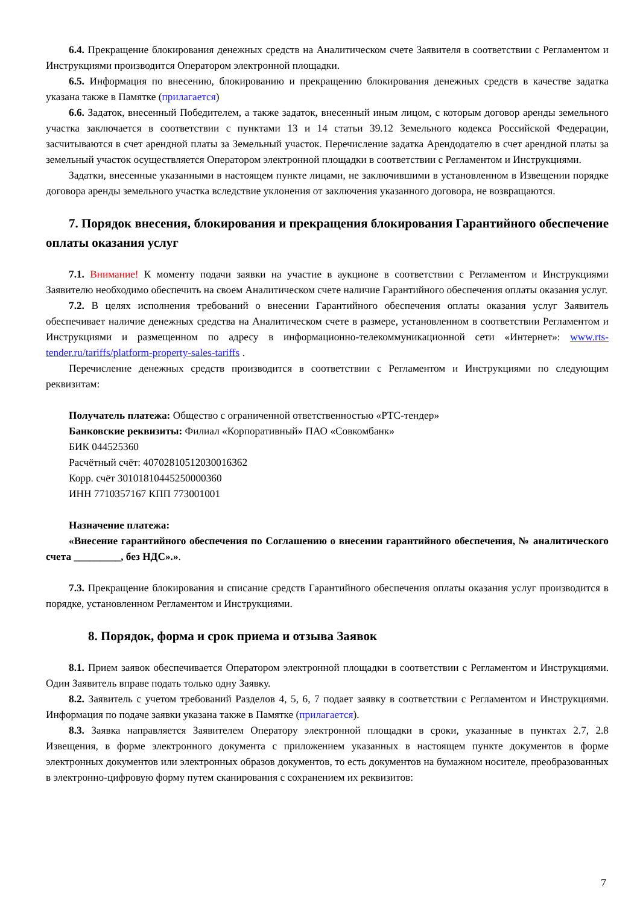6.4. Прекращение блокирования денежных средств на Аналитическом счете Заявителя в соответствии с Регламентом и Инструкциями производится Оператором электронной площадки.
6.5. Информация по внесению, блокированию и прекращению блокирования денежных средств в качестве задатка указана также в Памятке (прилагается)
6.6. Задаток, внесенный Победителем, а также задаток, внесенный иным лицом, с которым договор аренды земельного участка заключается в соответствии с пунктами 13 и 14 статьи 39.12 Земельного кодекса Российской Федерации, засчитываются в счет арендной платы за Земельный участок. Перечисление задатка Арендодателю в счет арендной платы за земельный участок осуществляется Оператором электронной площадки в соответствии с Регламентом и Инструкциями.
Задатки, внесенные указанными в настоящем пункте лицами, не заключившими в установленном в Извещении порядке договора аренды земельного участка вследствие уклонения от заключения указанного договора, не возвращаются.
7. Порядок внесения, блокирования и прекращения блокирования Гарантийного обеспечение оплаты оказания услуг
7.1. Внимание! К моменту подачи заявки на участие в аукционе в соответствии с Регламентом и Инструкциями Заявителю необходимо обеспечить на своем Аналитическом счете наличие Гарантийного обеспечения оплаты оказания услуг.
7.2. В целях исполнения требований о внесении Гарантийного обеспечения оплаты оказания услуг Заявитель обеспечивает наличие денежных средства на Аналитическом счете в размере, установленном в соответствии Регламентом и Инструкциями и размещенном по адресу в информационно-телекоммуникационной сети «Интернет»: www.rts-tender.ru/tariffs/platform-property-sales-tariffs .
Перечисление денежных средств производится в соответствии с Регламентом и Инструкциями по следующим реквизитам:
Получатель платежа: Общество с ограниченной ответственностью «РТС-тендер»
Банковские реквизиты: Филиал «Корпоративный» ПАО «Совкомбанк»
БИК 044525360
Расчётный счёт: 40702810512030016362
Корр. счёт 30101810445250000360
ИНН 7710357167 КПП 773001001
Назначение платежа:
«Внесение гарантийного обеспечения по Соглашению о внесении гарантийного обеспечения, № аналитического счета _________, без НДС».».
7.3. Прекращение блокирования и списание средств Гарантийного обеспечения оплаты оказания услуг производится в порядке, установленном Регламентом и Инструкциями.
8. Порядок, форма и срок приема и отзыва Заявок
8.1. Прием заявок обеспечивается Оператором электронной площадки в соответствии с Регламентом и Инструкциями. Один Заявитель вправе подать только одну Заявку.
8.2. Заявитель с учетом требований Разделов 4, 5, 6, 7 подает заявку в соответствии с Регламентом и Инструкциями. Информация по подаче заявки указана также в Памятке (прилагается).
8.3. Заявка направляется Заявителем Оператору электронной площадки в сроки, указанные в пунктах 2.7, 2.8 Извещения, в форме электронного документа с приложением указанных в настоящем пункте документов в форме электронных документов или электронных образов документов, то есть документов на бумажном носителе, преобразованных в электронно-цифровую форму путем сканирования с сохранением их реквизитов:
7